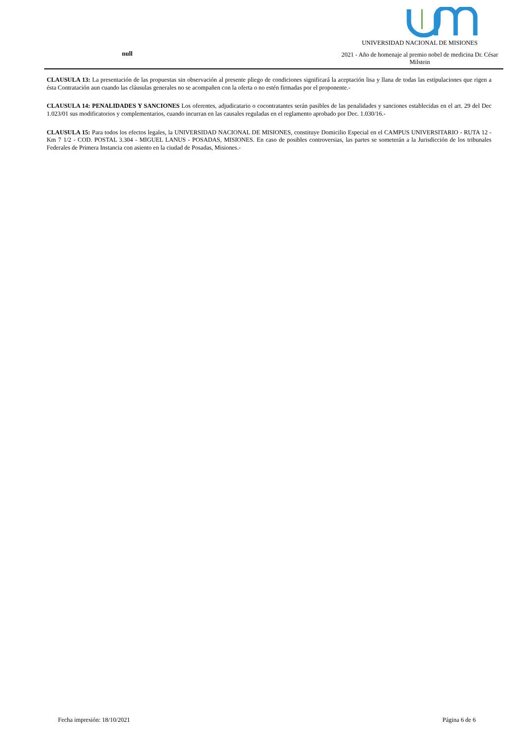null
UNIVERSIDAD NACIONAL DE MISIONES
2021 - Año de homenaje al premio nobel de medicina Dr. César Milstein
CLAUSULA 13: La presentación de las propuestas sin observación al presente pliego de condiciones significará la aceptación lisa y llana de todas las estipulaciones que rigen a ésta Contratación aun cuando las cláusulas generales no se acompañen con la oferta o no estén firmadas por el proponente.-
CLAUSULA 14: PENALIDADES Y SANCIONES Los oferentes, adjudicatario o cocontratantes serán pasibles de las penalidades y sanciones establecidas en el art. 29 del Dec 1.023/01 sus modificatorios y complementarios, cuando incurran en las causales reguladas en el reglamento aprobado por Dec. 1.030/16.-
CLAUSULA 15: Para todos los efectos legales, la UNIVERSIDAD NACIONAL DE MISIONES, constituye Domicilio Especial en el CAMPUS UNIVERSITARIO - RUTA 12 - Km 7 1/2 - COD. POSTAL 3.304 - MIGUEL LANUS - POSADAS, MISIONES. En caso de posibles controversias, las partes se someterán a la Jurisdicción de los tribunales Federales de Primera Instancia con asiento en la ciudad de Posadas, Misiones.-
Fecha impresión: 18/10/2021 Página 6 de 6